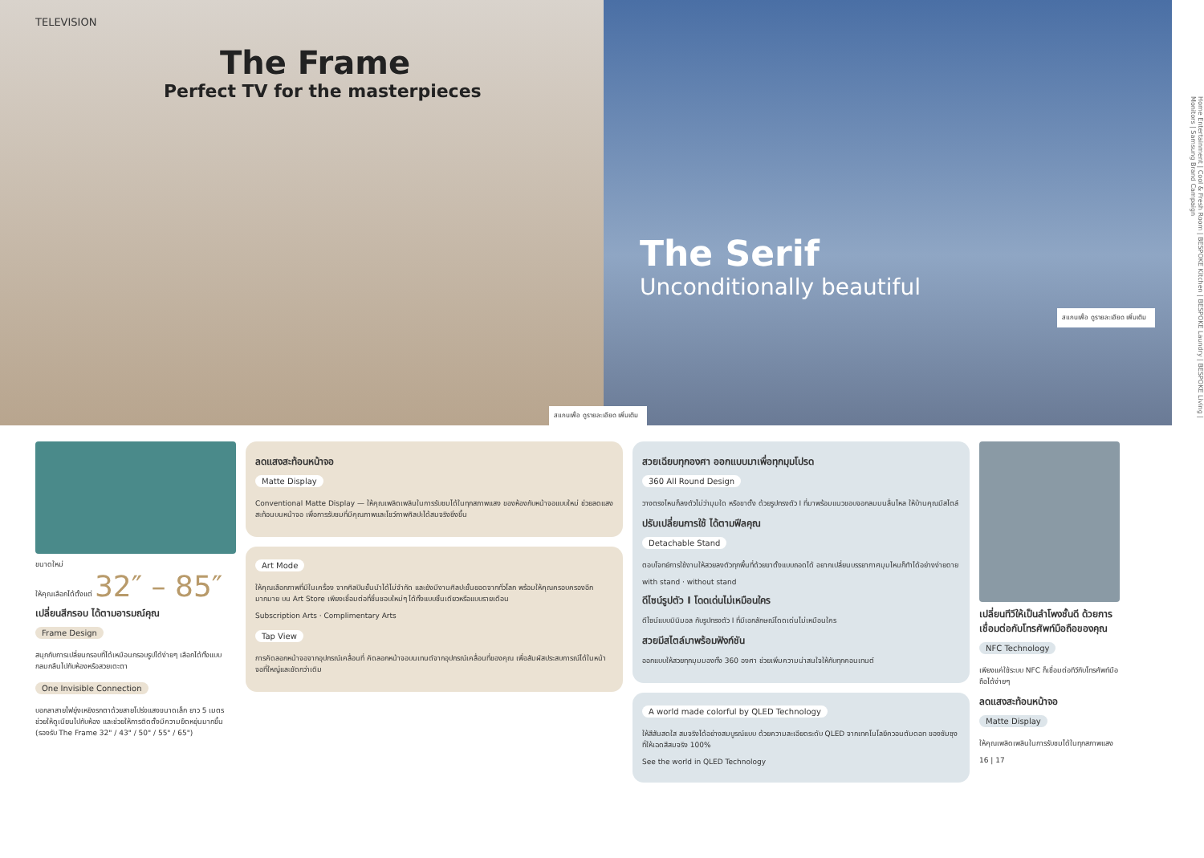TELEVISION
The Frame
Perfect TV for the masterpieces
สแกนเพื่อ ดูรายละเอียด เพิ่มเติม
The Serif
Unconditionally beautiful
สแกนเพื่อ ดูรายละเอียด เพิ่มเติม
Home Entertainment | Cool & Fresh Room | BESPOKE Kitchen | BESPOKE Laundry | BESPOKE Living | Monitors | Samsung Brand Campaign
ขนาดใหม่
ให้คุณเลือกได้ตั้งแต่ 32″ – 85″
เปลี่ยนสีกรอบ ได้ตามอารมณ์คุณ
Frame Design
สนุกกับการเปลี่ยนกรอบที่ได้เหมือนกรอบรูปได้ง่ายๆ เลือกได้ทั้งแบบกลมกลืนไปกับห้องหรือสวยเตะตา
One Invisible Connection
บอกลาสายไฟยุ่งเหยิงรกตาด้วยสายโปร่งแสงขนาดเล็ก ยาว 5 เมตร ช่วยให้ดูเนียนไปกับห้อง และช่วยให้การติดตั้งมีความยืดหยุ่นมากขึ้น
(รองรับ The Frame 32" / 43" / 50" / 55" / 65")
ลดแสงสะท้อนหน้าจอ
Matte Display
Conventional Matte Display — ให้คุณเพลิดเพลินในการรับชมได้ในทุกสภาพแสง ของห้องกับหน้าจอแบบใหม่ ช่วยลดแสงสะท้อนบนหน้าจอ เพื่อการรับชมที่มีคุณภาพและโชว์ภาพศิลปะได้สมจริงยิ่งขึ้น
Art Mode
ให้คุณเลือกภาพที่มีในเครื่อง จากศิลปินชั้นนำได้ไม่จำกัด และยังมีงานศิลปะชั้นยอดจากทั่วโลก พร้อมให้คุณครอบครองอีกมากมาย บน Art Store เพียงเชื่อมต่อที่ชื่นชอบใหม่ๆ ได้ทั้งแบบชิ้นเดียวหรือแบบรายเดือน
Subscription Arts · Complimentary Arts
Tap View
การคัดลอกหน้าจอจากอุปกรณ์เคลื่อนที่ คัดลอกหน้าจอบนเทนต์จากอุปกรณ์เคลื่อนที่ของคุณ เพื่อสัมผัสประสบการณ์ได้ในหน้าจอที่ใหญ่และชัดกว่าเดิม
สวยเฉียบทุกองศา ออกแบบมาเพื่อทุกมุมโปรด
360 All Round Design
วางตรงไหนก็ลงตัวไม่ว่ามุมใด หรือขาตั้ง ด้วยรูปทรงตัว I ที่มาพร้อมแนวขอบจอกลมมนลื่นไหล ให้บ้านคุณมีสไตล์
ปรับเปลี่ยนการใช้ ได้ตามฟีลคุณ
Detachable Stand
ตอบโจทย์การใช้งานให้สวยลงตัวทุกพื้นที่ด้วยขาตั้งแบบถอดได้ อยากเปลี่ยนบรรยากาศมุมไหนก็ทำได้อย่างง่ายดาย
with stand · without stand
ดีไซน์รูปตัว I โดดเด่นไม่เหมือนใคร
ดีไซน์แบบมินิมอล กับรูปทรงตัว I ที่มีเอกลักษณ์โดดเด่นไม่เหมือนใคร
สวยมีสไตล์มาพร้อมฟังก์ชัน
ออกแบบให้สวยทุกมุมมองทั้ง 360 องศา ช่วยเพิ่มความน่าสนใจให้กับทุกคอนเทนต์
A world made colorful by QLED Technology
ให้สีสันสดใส สมจริงได้อย่างสมบูรณ์แบบ ด้วยความละเอียดระดับ QLED จากเทคโนโลยีควอนตัมดอท ของซัมซุงที่ให้เฉดสีสมจริง 100%
See the world in QLED Technology
เปลี่ยนทีวีให้เป็นลำโพงชั้นดี ด้วยการเชื่อมต่อกับโทรศัพท์มือถือของคุณ
NFC Technology
เพียงแค่ใช้ระบบ NFC ก็เชื่อมต่อทีวีกับโทรศัพท์มือถือได้ง่ายๆ
ลดแสงสะท้อนหน้าจอ
Matte Display
ให้คุณเพลิดเพลินในการรับชมได้ในทุกสภาพแสง
16 | 17